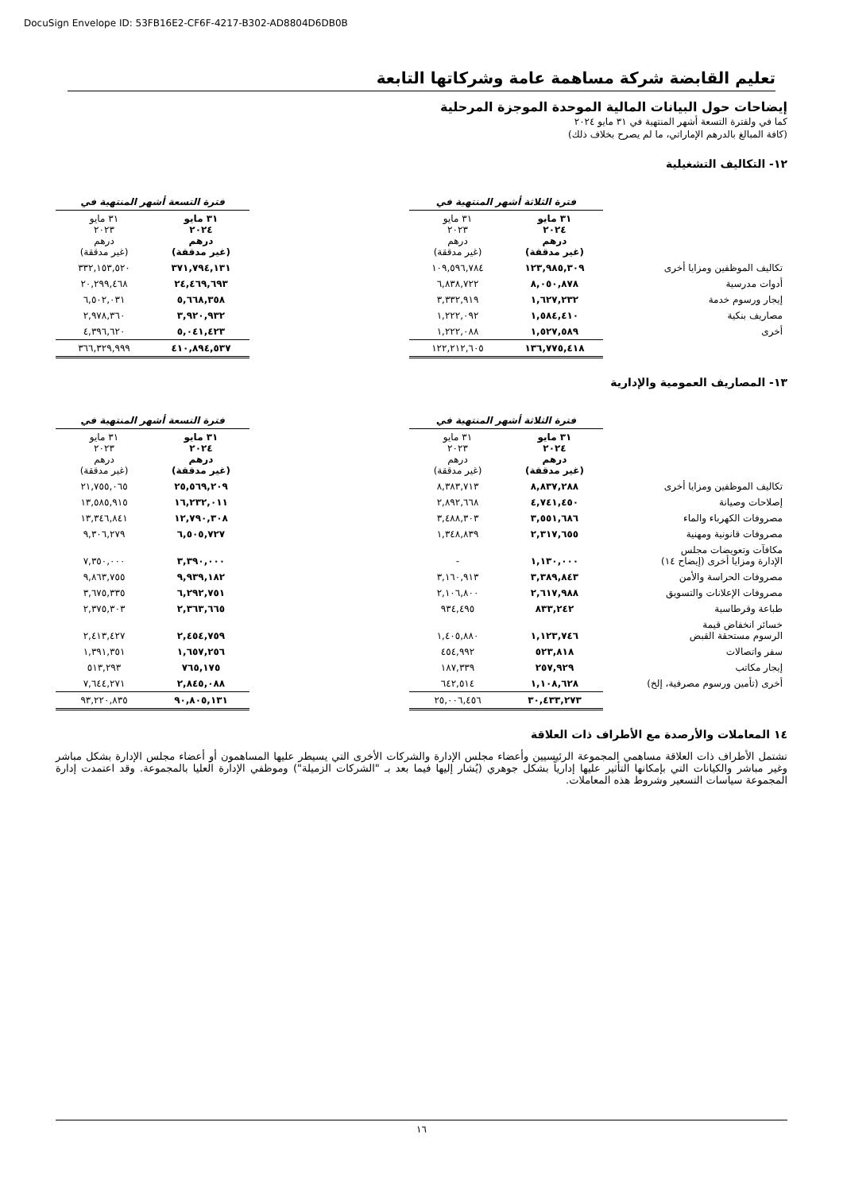DocuSign Envelope ID: 53FB16E2-CF6F-4217-B302-AD8804D6DB0B
تعليم القابضة شركة مساهمة عامة وشركاتها التابعة
إيضاحات حول البيانات المالية الموحدة الموجزة المرحلية
كما في ولفترة التسعة أشهر المنتهية في ٣١ مايو ٢٠٢٤
(كافة المبالغ بالدرهم الإماراتي، ما لم يصرح بخلاف ذلك)
١٢- التكاليف التشغيلية
| | فترة الثلاثة أشهر المنتهية في | | | فترة التسعة أشهر المنتهية في | |
| | ٣١ مايو ٢٠٢٤ درهم (غير مدققة) | ٣١ مايو ٢٠٢٣ درهم (غير مدققة) | | ٣١ مايو ٢٠٢٤ درهم (غير مدققة) | ٣١ مايو ٢٠٢٣ درهم (غير مدققة) |
| تكاليف الموظفين ومزايا أخرى | ١٢٣,٩٨٥,٣٠٩ | ١٠٩,٥٩٦,٧٨٤ | | ٣٧١,٧٩٤,١٣١ | ٣٣٢,١٥٣,٥٢٠ |
| أدوات مدرسية | ٨,٠٥٠,٨٧٨ | ٦,٨٣٨,٧٢٢ | | ٢٤,٤٦٩,٦٩٣ | ٢٠,٢٩٩,٤٦٨ |
| إيجار ورسوم خدمة | ١,٦٢٧,٢٣٢ | ٣,٣٣٢,٩١٩ | | ٥,٦٦٨,٣٥٨ | ٦,٥٠٢,٠٣١ |
| مصاريف بنكية | ١,٥٨٤,٤١٠ | ١,٢٢٢,٠٩٢ | | ٣,٩٢٠,٩٣٢ | ٢,٩٧٨,٣٦٠ |
| أخرى | ١,٥٢٧,٥٨٩ | ١,٢٢٢,٠٨٨ | | ٥,٠٤١,٤٢٣ | ٤,٣٩٦,٦٢٠ |
| | ١٣٦,٧٧٥,٤١٨ | ١٢٢,٢١٢,٦٠٥ | | ٤١٠,٨٩٤,٥٣٧ | ٣٦٦,٣٢٩,٩٩٩ |
١٣- المصاريف العمومية والإدارية
| | فترة الثلاثة أشهر المنتهية في | | | فترة التسعة أشهر المنتهية في | |
| | ٣١ مايو ٢٠٢٤ درهم (غير مدققة) | ٣١ مايو ٢٠٢٣ درهم (غير مدققة) | | ٣١ مايو ٢٠٢٤ درهم (غير مدققة) | ٣١ مايو ٢٠٢٣ درهم (غير مدققة) |
| تكاليف الموظفين ومزايا أخرى | ٨,٨٣٧,٢٨٨ | ٨,٣٨٣,٧١٣ | | ٢٥,٥٦٩,٢٠٩ | ٢١,٧٥٥,٠٦٥ |
| إصلاحات وصيانة | ٤,٧٤١,٤٥٠ | ٢,٨٩٢,٦٦٨ | | ١٦,٢٣٢,٠١١ | ١٣,٥٨٥,٩١٥ |
| مصروفات الكهرباء والماء | ٣,٥٥١,٦٨٦ | ٣,٤٨٨,٣٠٣ | | ١٢,٧٩٠,٣٠٨ | ١٣,٣٤٦,٨٤١ |
| مصروفات قانونية ومهنية | ٢,٣١٧,٦٥٥ | ١,٣٤٨,٨٣٩ | | ٦,٥٠٥,٧٢٧ | ٩,٣٠٦,٢٧٩ |
| مكافآت وتعويضات مجلس الإدارة ومزايا أخرى (إيضاح ١٤) | ١,١٣٠,٠٠٠ | - | | ٣,٣٩٠,٠٠٠ | ٧,٣٥٠,٠٠٠ |
| مصروفات الحراسة والأمن | ٣,٣٨٩,٨٤٣ | ٣,١٦٠,٩١٣ | | ٩,٩٣٩,١٨٢ | ٩,٨٦٣,٧٥٥ |
| مصروفات الإعلانات والتسويق | ٢,٦١٧,٩٨٨ | ٢,١٠٦,٨٠٠ | | ٦,٢٩٢,٧٥١ | ٣,٦٧٥,٣٣٥ |
| طباعة وقرطاسية | ٨٣٣,٢٤٢ | ٩٣٤,٤٩٥ | | ٢,٣٦٣,٦٦٥ | ٢,٣٧٥,٣٠٣ |
| خسائر انخفاض قيمة الرسوم مستحقة القبض | ١,١٢٣,٧٤٦ | ١,٤٠٥,٨٨٠ | | ٢,٤٥٤,٧٥٩ | ٢,٤١٣,٤٢٧ |
| سفر واتصالات | ٥٢٣,٨١٨ | ٤٥٤,٩٩٢ | | ١,٦٥٧,٢٥٦ | ١,٣٩١,٣٥١ |
| إيجار مكاتب | ٢٥٧,٩٢٩ | ١٨٧,٣٣٩ | | ٧٦٥,١٧٥ | ٥١٣,٢٩٣ |
| أخرى (تأمين ورسوم مصرفية، إلخ) | ١,١٠٨,٦٢٨ | ٦٤٢,٥١٤ | | ٢,٨٤٥,٠٨٨ | ٧,٦٤٤,٢٧١ |
| | ٣٠,٤٣٣,٢٧٣ | ٢٥,٠٠٦,٤٥٦ | | ٩٠,٨٠٥,١٣١ | ٩٣,٢٢٠,٨٣٥ |
١٤ المعاملات والأرصدة مع الأطراف ذات العلاقة
تشتمل الأطراف ذات العلاقة مساهمي المجموعة الرئيسيين وأعضاء مجلس الإدارة والشركات الأخرى التي يسيطر عليها المساهمون أو أعضاء مجلس الإدارة بشكل مباشر وغير مباشر والكيانات التي بإمكانها التأثير عليها إدارياً بشكل جوهري (يُشار إليها فيما بعد بـ "الشركات الزميلة") وموظفي الإدارة العليا بالمجموعة. وقد اعتمدت إدارة المجموعة سياسات التسعير وشروط هذه المعاملات.
١٦